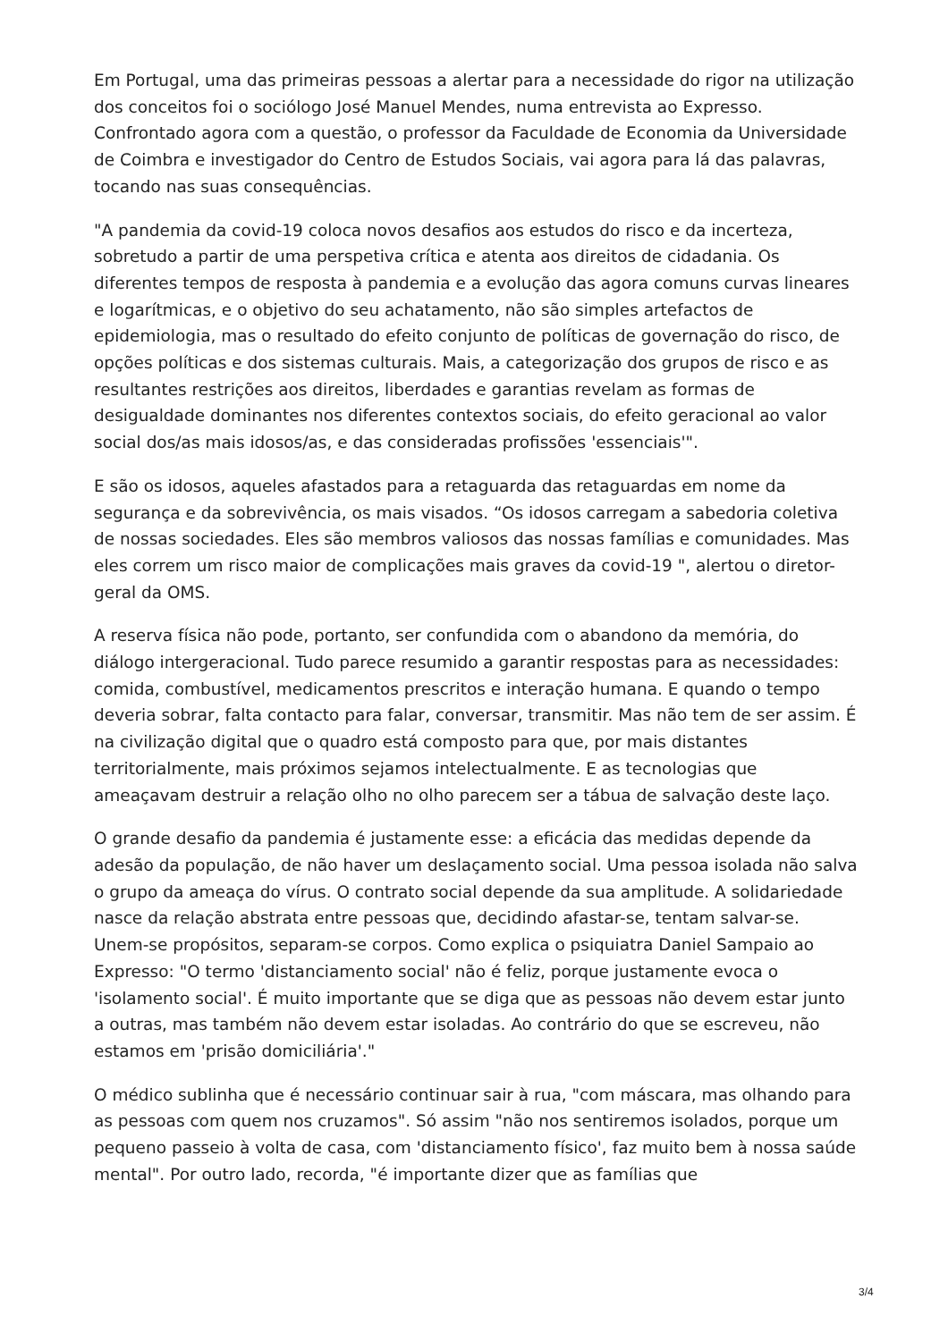Em Portugal, uma das primeiras pessoas a alertar para a necessidade do rigor na utilização dos conceitos foi o sociólogo José Manuel Mendes, numa entrevista ao Expresso. Confrontado agora com a questão, o professor da Faculdade de Economia da Universidade de Coimbra e investigador do Centro de Estudos Sociais, vai agora para lá das palavras, tocando nas suas consequências.
"A pandemia da covid-19 coloca novos desafios aos estudos do risco e da incerteza, sobretudo a partir de uma perspetiva crítica e atenta aos direitos de cidadania. Os diferentes tempos de resposta à pandemia e a evolução das agora comuns curvas lineares e logarítmicas, e o objetivo do seu achatamento, não são simples artefactos de epidemiologia, mas o resultado do efeito conjunto de políticas de governação do risco, de opções políticas e dos sistemas culturais. Mais, a categorização dos grupos de risco e as resultantes restrições aos direitos, liberdades e garantias revelam as formas de desigualdade dominantes nos diferentes contextos sociais, do efeito geracional ao valor social dos/as mais idosos/as, e das consideradas profissões 'essenciais'".
E são os idosos, aqueles afastados para a retaguarda das retaguardas em nome da segurança e da sobrevivência, os mais visados. “Os idosos carregam a sabedoria coletiva de nossas sociedades. Eles são membros valiosos das nossas famílias e comunidades. Mas eles correm um risco maior de complicações mais graves da covid-19 ", alertou o diretor-geral da OMS.
A reserva física não pode, portanto, ser confundida com o abandono da memória, do diálogo intergeracional. Tudo parece resumido a garantir respostas para as necessidades: comida, combustível, medicamentos prescritos e interação humana. E quando o tempo deveria sobrar, falta contacto para falar, conversar, transmitir. Mas não tem de ser assim. É na civilização digital que o quadro está composto para que, por mais distantes territorialmente, mais próximos sejamos intelectualmente. E as tecnologias que ameaçavam destruir a relação olho no olho parecem ser a tábua de salvação deste laço.
O grande desafio da pandemia é justamente esse: a eficácia das medidas depende da adesão da população, de não haver um deslaçamento social. Uma pessoa isolada não salva o grupo da ameaça do vírus. O contrato social depende da sua amplitude. A solidariedade nasce da relação abstrata entre pessoas que, decidindo afastar-se, tentam salvar-se. Unem-se propósitos, separam-se corpos. Como explica o psiquiatra Daniel Sampaio ao Expresso: "O termo 'distanciamento social' não é feliz, porque justamente evoca o 'isolamento social'. É muito importante que se diga que as pessoas não devem estar junto a outras, mas também não devem estar isoladas. Ao contrário do que se escreveu, não estamos em 'prisão domiciliária'."
O médico sublinha que é necessário continuar sair à rua, "com máscara, mas olhando para as pessoas com quem nos cruzamos". Só assim "não nos sentiremos isolados, porque um pequeno passeio à volta de casa, com 'distanciamento físico', faz muito bem à nossa saúde mental". Por outro lado, recorda, "é importante dizer que as famílias que
3/4